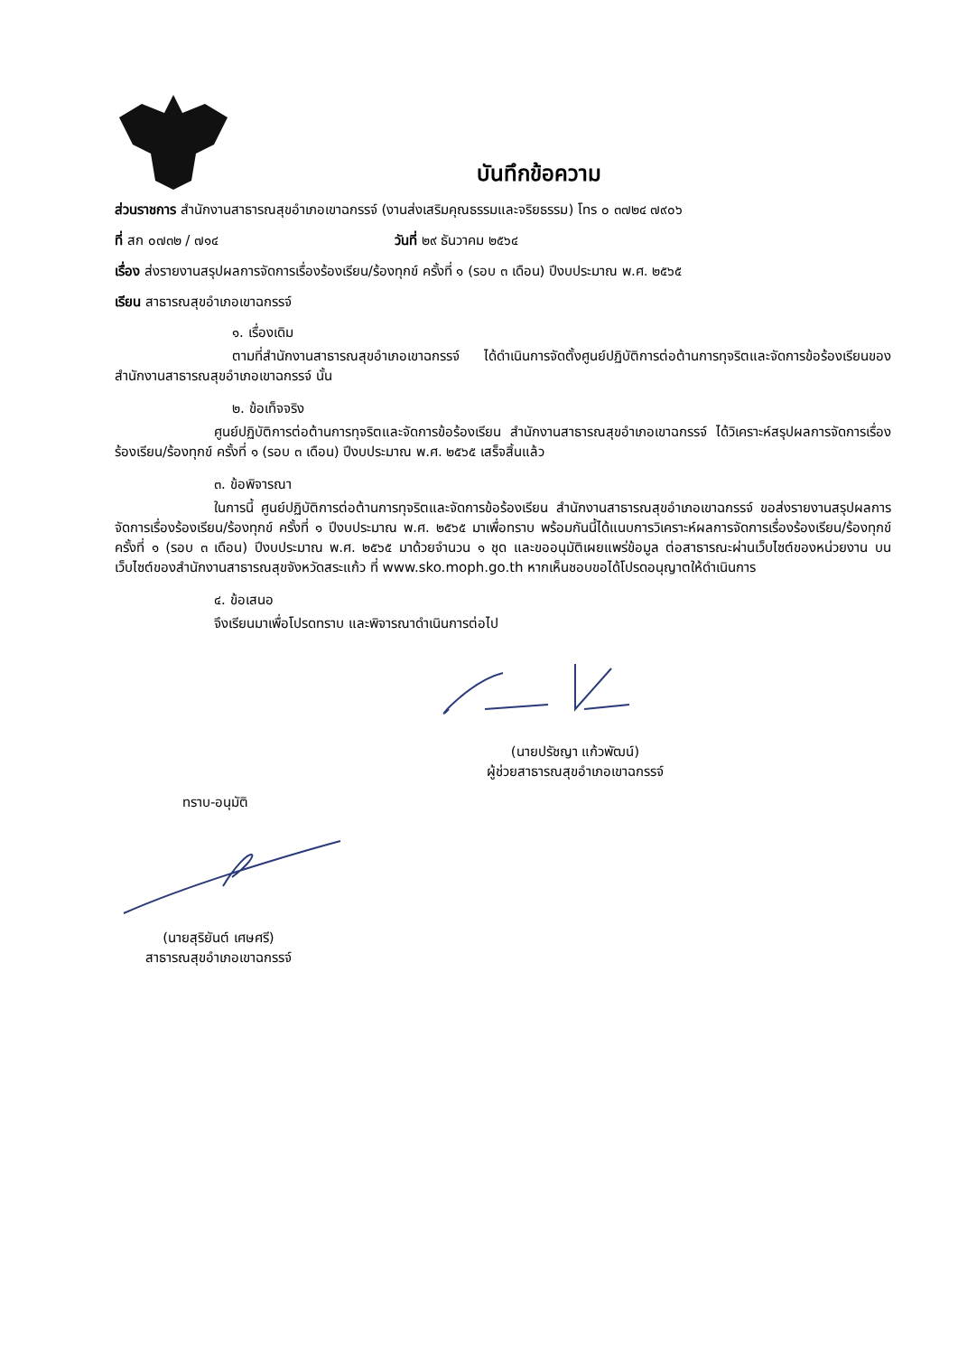บันทึกข้อความ
ส่วนราชการ สำนักงานสาธารณสุขอำเภอเขาฉกรรจ์ (งานส่งเสริมคุณธรรมและจริยธรรม) โทร ๐ ๓๗๒๔ ๗๙๐๖
ที่ สก ๐๗๓๒ / ๗๑๔ วันที่ ๒๙ ธันวาคม ๒๕๖๔
เรื่อง ส่งรายงานสรุปผลการจัดการเรื่องร้องเรียน/ร้องทุกข์ ครั้งที่ ๑ (รอบ ๓ เดือน) ปีงบประมาณ พ.ศ. ๒๕๖๕
เรียน สาธารณสุขอำเภอเขาฉกรรจ์
๑. เรื่องเดิม
ตามที่สำนักงานสาธารณสุขอำเภอเขาฉกรรจ์ ได้ดำเนินการจัดตั้งศูนย์ปฏิบัติการต่อต้านการทุจริตและจัดการข้อร้องเรียนของสำนักงานสาธารณสุขอำเภอเขาฉกรรจ์ นั้น
๒. ข้อเท็จจริง
ศูนย์ปฏิบัติการต่อต้านการทุจริตและจัดการข้อร้องเรียน สำนักงานสาธารณสุขอำเภอเขาฉกรรจ์ ได้วิเคราะห์สรุปผลการจัดการเรื่องร้องเรียน/ร้องทุกข์ ครั้งที่ ๑ (รอบ ๓ เดือน) ปีงบประมาณ พ.ศ. ๒๕๖๕ เสร็จสิ้นแล้ว
๓. ข้อพิจารณา
ในการนี้ ศูนย์ปฏิบัติการต่อต้านการทุจริตและจัดการข้อร้องเรียน สำนักงานสาธารณสุขอำเภอเขาฉกรรจ์ ขอส่งรายงานสรุปผลการจัดการเรื่องร้องเรียน/ร้องทุกข์ ครั้งที่ ๑ ปีงบประมาณ พ.ศ. ๒๕๖๕ มาเพื่อทราบ พร้อมกันนี้ได้แนบการวิเคราะห์ผลการจัดการเรื่องร้องเรียน/ร้องทุกข์ ครั้งที่ ๑ (รอบ ๓ เดือน) ปีงบประมาณ พ.ศ. ๒๕๖๕ มาด้วยจำนวน ๑ ชุด และขออนุมัติเผยแพร่ข้อมูล ต่อสาธารณะผ่านเว็บไซต์ของหน่วยงาน บนเว็บไซต์ของสำนักงานสาธารณสุขจังหวัดสระแก้ว ที่ www.sko.moph.go.th หากเห็นชอบขอได้โปรดอนุญาตให้ดำเนินการ
๔. ข้อเสนอ
จึงเรียนมาเพื่อโปรดทราบ และพิจารณาดำเนินการต่อไป
(นายปรัชญา แก้วพัฒน์)
ผู้ช่วยสาธารณสุขอำเภอเขาฉกรรจ์
ทราบ-อนุมัติ
(นายสุริยันต์ เศษศรี)
สาธารณสุขอำเภอเขาฉกรรจ์